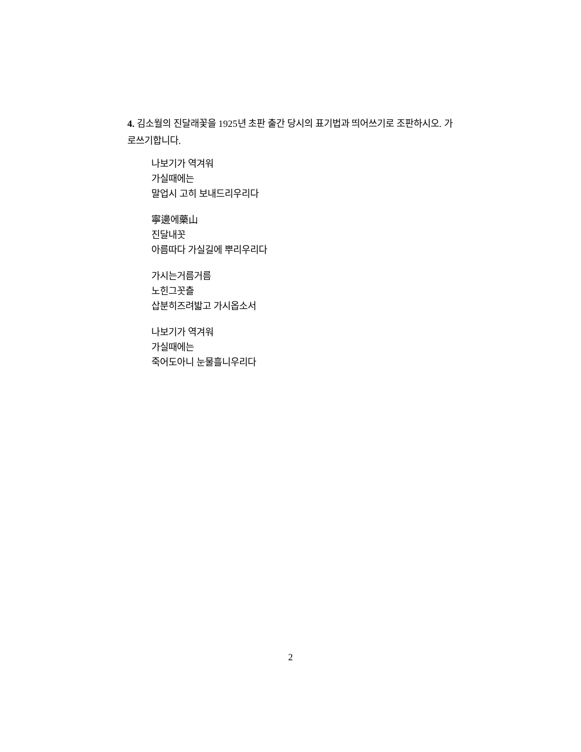4. 김소월의 진달래꽃을 1925년 초판 출간 당시의 표기법과 띄어쓰기로 조판하시오. 가로쓰기합니다.
나보기가 역겨워
가실때에는
말업시 고히 보내드리우리다
寧邊에藥山
진달내꼿
아름따다 가실길에 뿌리우리다
가시는거름거름
노힌그꼿츨
삽분히즈려밟고 가시옵소서
나보기가 역겨워
가실때에는
죽어도아니 눈물흘니우리다
2